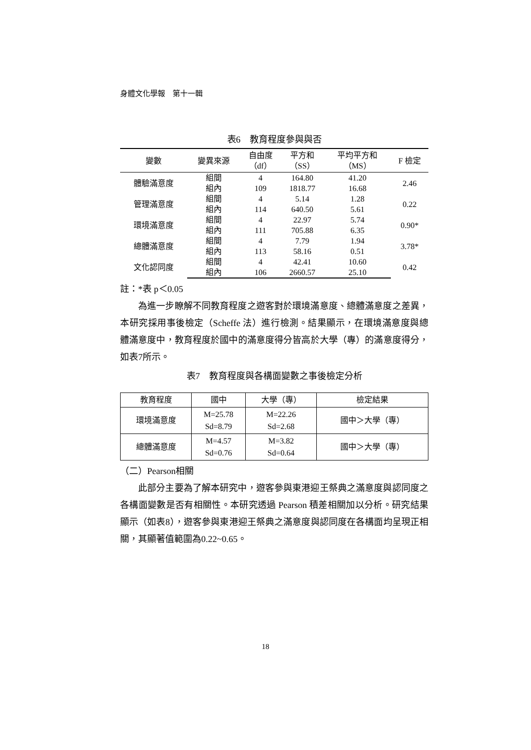身體文化學報　第十一輯
表6　教育程度參與與否
| 變數 | 變異來源 | 自由度 （df） | 平方和 （SS） | 平均平方和 （MS） | F 檢定 |
| --- | --- | --- | --- | --- | --- |
| 體驗滿意度 | 組間 | 4 | 164.80 | 41.20 | 2.46 |
| | 組內 | 109 | 1818.77 | 16.68 | |
| 管理滿意度 | 組間 | 4 | 5.14 | 1.28 | 0.22 |
| | 組內 | 114 | 640.50 | 5.61 | |
| 環境滿意度 | 組間 | 4 | 22.97 | 5.74 | 0.90* |
| | 組內 | 111 | 705.88 | 6.35 | |
| 總體滿意度 | 組間 | 4 | 7.79 | 1.94 | 3.78* |
| | 組內 | 113 | 58.16 | 0.51 | |
| 文化認同度 | 組間 | 4 | 42.41 | 10.60 | 0.42 |
| | 組內 | 106 | 2660.57 | 25.10 | |
註：*表 p＜0.05
為進一步瞭解不同教育程度之遊客對於環境滿意度、總體滿意度之差異，本研究採用事後檢定（Scheffe 法）進行檢測。結果顯示，在環境滿意度與總體滿意度中，教育程度於國中的滿意度得分皆高於大學（專）的滿意度得分，如表7所示。
表7　教育程度與各構面變數之事後檢定分析
| 教育程度 | 國中 | 大學（專） | 檢定結果 |
| --- | --- | --- | --- |
| 環境滿意度 | M=25.78 Sd=8.79 | M=22.26 Sd=2.68 | 國中＞大學（專） |
| 總體滿意度 | M=4.57 Sd=0.76 | M=3.82 Sd=0.64 | 國中＞大學（專） |
（二）Pearson相關
此部分主要為了解本研究中，遊客參與東港迎王祭典之滿意度與認同度之各構面變數是否有相關性。本研究透過 Pearson 積差相關加以分析。研究結果顯示（如表8），遊客參與東港迎王祭典之滿意度與認同度在各構面均呈現正相關，其顯著值範圍為0.22~0.65。
18